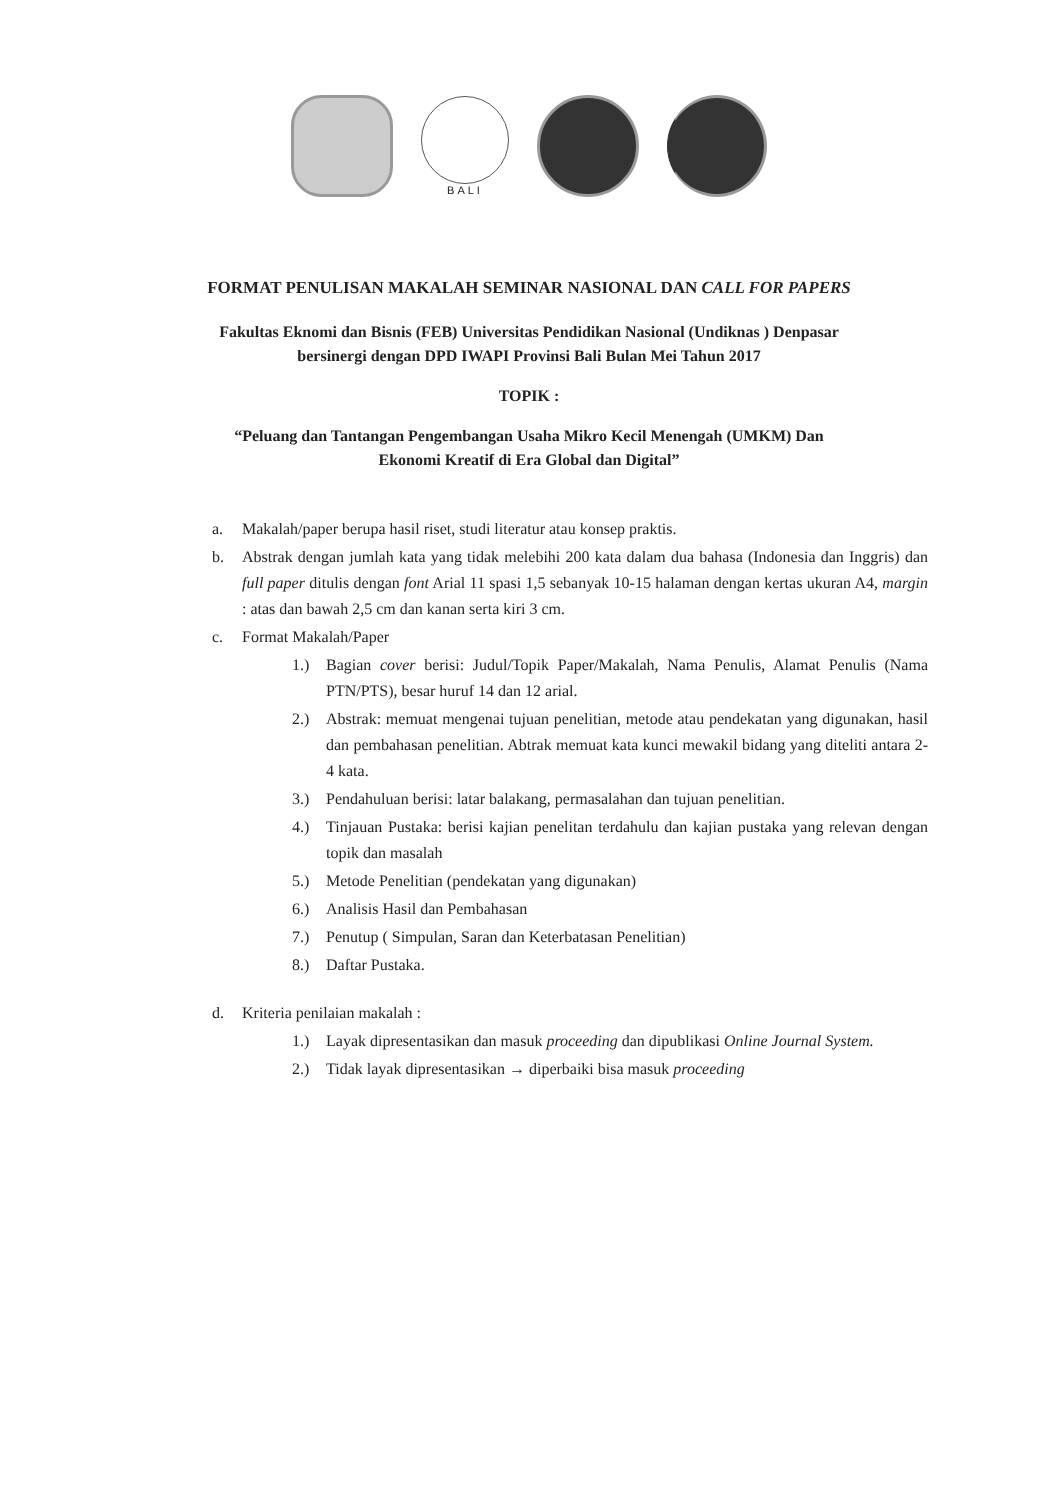BALI
FORMAT PENULISAN MAKALAH SEMINAR NASIONAL DAN CALL FOR PAPERS
Fakultas Eknomi dan Bisnis (FEB) Universitas Pendidikan Nasional (Undiknas ) Denpasar
bersinergi dengan DPD IWAPI Provinsi Bali Bulan Mei Tahun 2017
TOPIK :
“Peluang dan Tantangan Pengembangan Usaha Mikro Kecil Menengah (UMKM) Dan
Ekonomi Kreatif di Era Global dan Digital”
a. Makalah/paper berupa hasil riset, studi literatur atau konsep praktis.
b. Abstrak dengan jumlah kata yang tidak melebihi 200 kata dalam dua bahasa (Indonesia dan Inggris) dan full paper ditulis dengan font Arial 11 spasi 1,5 sebanyak 10-15 halaman dengan kertas ukuran A4, margin : atas dan bawah 2,5 cm dan kanan serta kiri 3 cm.
c. Format Makalah/Paper
1.) Bagian cover berisi: Judul/Topik Paper/Makalah, Nama Penulis, Alamat Penulis (Nama PTN/PTS), besar huruf 14 dan 12 arial.
2.) Abstrak: memuat mengenai tujuan penelitian, metode atau pendekatan yang digunakan, hasil dan pembahasan penelitian. Abtrak memuat kata kunci mewakil bidang yang diteliti antara 2-4 kata.
3.) Pendahuluan berisi: latar balakang, permasalahan dan tujuan penelitian.
4.) Tinjauan Pustaka: berisi kajian penelitan terdahulu dan kajian pustaka yang relevan dengan topik dan masalah
5.) Metode Penelitian (pendekatan yang digunakan)
6.) Analisis Hasil dan Pembahasan
7.) Penutup ( Simpulan, Saran dan Keterbatasan Penelitian)
8.) Daftar Pustaka.
d. Kriteria penilaian makalah :
1.) Layak dipresentasikan dan masuk proceeding dan dipublikasi Online Journal System.
2.) Tidak layak dipresentasikan → diperbaiki bisa masuk proceeding